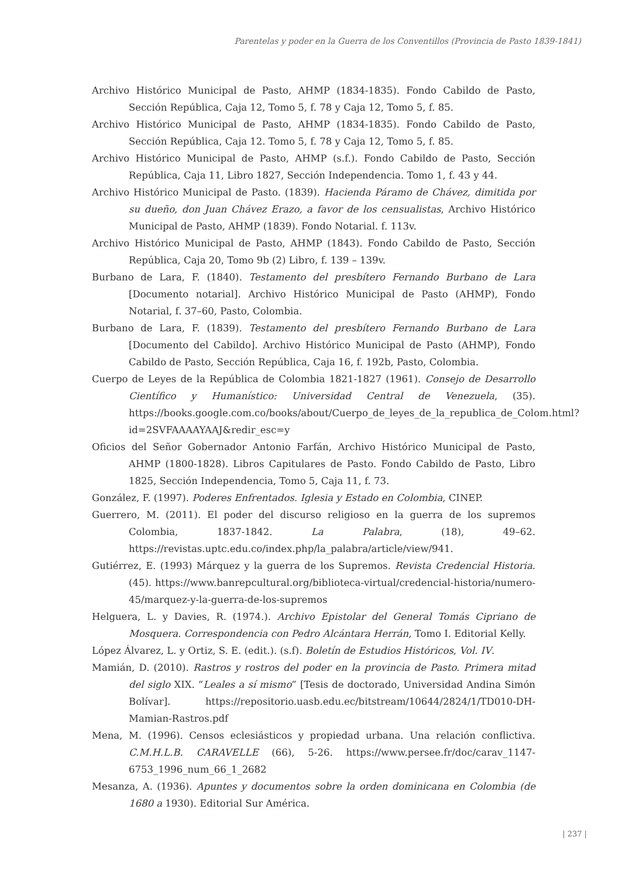Parentelas y poder en la Guerra de los Conventillos (Provincia de Pasto 1839-1841)
Archivo Histórico Municipal de Pasto, AHMP (1834-1835). Fondo Cabildo de Pasto, Sección República, Caja 12, Tomo 5, f. 78 y Caja 12, Tomo 5, f. 85.
Archivo Histórico Municipal de Pasto, AHMP (1834-1835). Fondo Cabildo de Pasto, Sección República, Caja 12. Tomo 5, f. 78 y Caja 12, Tomo 5, f. 85.
Archivo Histórico Municipal de Pasto, AHMP (s.f.). Fondo Cabildo de Pasto, Sección República, Caja 11, Libro 1827, Sección Independencia. Tomo 1, f. 43 y 44.
Archivo Histórico Municipal de Pasto. (1839). Hacienda Páramo de Chávez, dimitida por su dueño, don Juan Chávez Erazo, a favor de los censualistas, Archivo Histórico Municipal de Pasto, AHMP (1839). Fondo Notarial. f. 113v.
Archivo Histórico Municipal de Pasto, AHMP (1843). Fondo Cabildo de Pasto, Sección República, Caja 20, Tomo 9b (2) Libro, f. 139 – 139v.
Burbano de Lara, F. (1840). Testamento del presbítero Fernando Burbano de Lara [Documento notarial]. Archivo Histórico Municipal de Pasto (AHMP), Fondo Notarial, f. 37–60, Pasto, Colombia.
Burbano de Lara, F. (1839). Testamento del presbítero Fernando Burbano de Lara [Documento del Cabildo]. Archivo Histórico Municipal de Pasto (AHMP), Fondo Cabildo de Pasto, Sección República, Caja 16, f. 192b, Pasto, Colombia.
Cuerpo de Leyes de la República de Colombia 1821-1827 (1961). Consejo de Desarrollo Científico y Humanístico: Universidad Central de Venezuela, (35). https://books.google.com.co/books/about/Cuerpo_de_leyes_de_la_republica_de_Colom.html?id=2SVFAAAAYAAJ&redir_esc=y
Oficios del Señor Gobernador Antonio Farfán, Archivo Histórico Municipal de Pasto, AHMP (1800-1828). Libros Capitulares de Pasto. Fondo Cabildo de Pasto, Libro 1825, Sección Independencia, Tomo 5, Caja 11, f. 73.
González, F. (1997). Poderes Enfrentados. Iglesia y Estado en Colombia, CINEP.
Guerrero, M. (2011). El poder del discurso religioso en la guerra de los supremos Colombia, 1837-1842. La Palabra, (18), 49–62. https://revistas.uptc.edu.co/index.php/la_palabra/article/view/941.
Gutiérrez, E. (1993) Márquez y la guerra de los Supremos. Revista Credencial Historia. (45). https://www.banrepcultural.org/biblioteca-virtual/credencial-historia/numero-45/marquez-y-la-guerra-de-los-supremos
Helguera, L. y Davies, R. (1974.). Archivo Epistolar del General Tomás Cipriano de Mosquera. Correspondencia con Pedro Alcántara Herrán, Tomo I. Editorial Kelly.
López Álvarez, L. y Ortiz, S. E. (edit.). (s.f). Boletín de Estudios Históricos, Vol. IV.
Mamián, D. (2010). Rastros y rostros del poder en la provincia de Pasto. Primera mitad del siglo XIX. “Leales a sí mismo” [Tesis de doctorado, Universidad Andina Simón Bolívar]. https://repositorio.uasb.edu.ec/bitstream/10644/2824/1/TD010-DH-Mamian-Rastros.pdf
Mena, M. (1996). Censos eclesiásticos y propiedad urbana. Una relación conflictiva. C.M.H.L.B. CARAVELLE (66), 5-26. https://www.persee.fr/doc/carav_1147-6753_1996_num_66_1_2682
Mesanza, A. (1936). Apuntes y documentos sobre la orden dominicana en Colombia (de 1680 a 1930). Editorial Sur América.
| 237 |